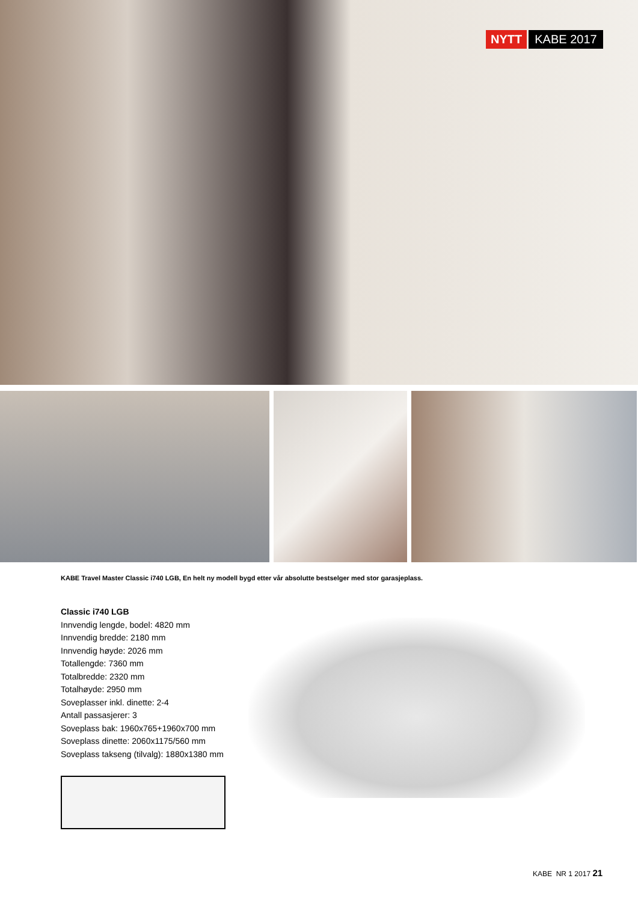NYTT KABE 2017
KABE Travel Master Classic i740 LGB, En helt ny modell bygd etter vår absolutte bestselger med stor garasjeplass.
Classic i740 LGB
Innvendig lengde, bodel: 4820 mm
Innvendig bredde: 2180 mm
Innvendig høyde: 2026 mm
Totallengde: 7360 mm
Totalbredde: 2320 mm
Totalhøyde: 2950 mm
Soveplasser inkl. dinette: 2-4
Antall passasjerer: 3
Soveplass bak: 1960x765+1960x700 mm
Soveplass dinette: 2060x1175/560 mm
Soveplass takseng (tilvalg): 1880x1380 mm
KABE NR 1 2017 21